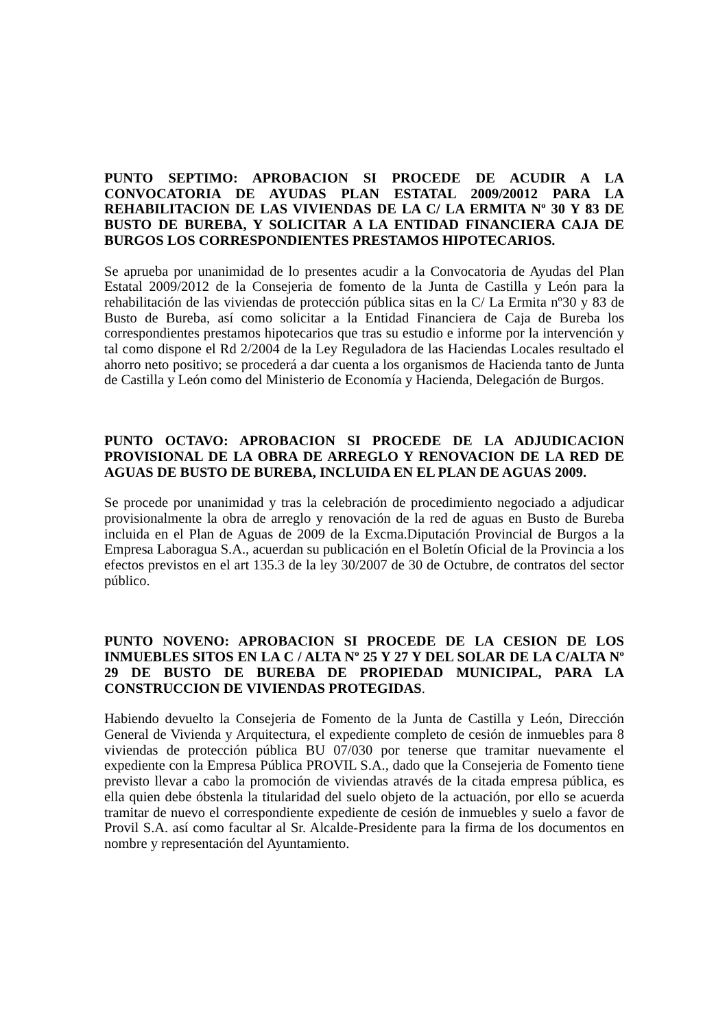PUNTO SEPTIMO: APROBACION SI PROCEDE DE ACUDIR A LA CONVOCATORIA DE AYUDAS PLAN ESTATAL 2009/20012 PARA LA REHABILITACION DE LAS VIVIENDAS DE LA C/ LA ERMITA Nº 30 Y 83 DE BUSTO DE BUREBA, Y SOLICITAR A LA ENTIDAD FINANCIERA CAJA DE BURGOS LOS CORRESPONDIENTES PRESTAMOS HIPOTECARIOS.
Se aprueba por unanimidad de lo presentes acudir a la Convocatoria de Ayudas del Plan Estatal 2009/2012 de la Consejeria de fomento de la Junta de Castilla y León para la rehabilitación de las viviendas de protección pública sitas en la C/ La Ermita nº30 y 83 de Busto de Bureba, así como solicitar a la Entidad Financiera de Caja de Bureba los correspondientes prestamos hipotecarios que tras su estudio e informe por la intervención y tal como dispone el Rd 2/2004 de la Ley Reguladora de las Haciendas Locales resultado el ahorro neto positivo; se procederá a dar cuenta a los organismos de Hacienda tanto de Junta de Castilla y León como del Ministerio de Economía y Hacienda, Delegación de Burgos.
PUNTO OCTAVO: APROBACION SI PROCEDE DE LA ADJUDICACION PROVISIONAL DE LA OBRA DE ARREGLO Y RENOVACION DE LA RED DE AGUAS DE BUSTO DE BUREBA, INCLUIDA EN EL PLAN DE AGUAS 2009.
Se procede por unanimidad y tras la celebración de procedimiento negociado a adjudicar provisionalmente la obra de arreglo y renovación de la red de aguas en Busto de Bureba incluida en el Plan de Aguas de 2009 de la Excma.Diputación Provincial de Burgos a la Empresa Laboragua S.A., acuerdan su publicación en el Boletín Oficial de la Provincia a los efectos previstos en el art 135.3 de la ley 30/2007 de 30 de Octubre, de contratos del sector público.
PUNTO NOVENO: APROBACION SI PROCEDE DE LA CESION DE LOS INMUEBLES SITOS EN LA C / ALTA Nº 25 Y 27 Y DEL SOLAR DE LA C/ALTA Nº 29 DE BUSTO DE BUREBA DE PROPIEDAD MUNICIPAL, PARA LA CONSTRUCCION DE VIVIENDAS PROTEGIDAS.
Habiendo devuelto la Consejeria de Fomento de la Junta de Castilla y León, Dirección General de Vivienda y Arquitectura, el expediente completo de cesión de inmuebles para 8 viviendas de protección pública BU 07/030 por tenerse que tramitar nuevamente el expediente con la Empresa Pública PROVIL S.A., dado que la Consejeria de Fomento tiene previsto llevar a cabo la promoción de viviendas através de la citada empresa pública, es ella quien debe óbstenla la titularidad del suelo objeto de la actuación, por ello se acuerda tramitar de nuevo el correspondiente expediente de cesión de inmuebles y suelo a favor de Provil S.A. así como facultar al Sr. Alcalde-Presidente para la firma de los documentos en nombre y representación del Ayuntamiento.